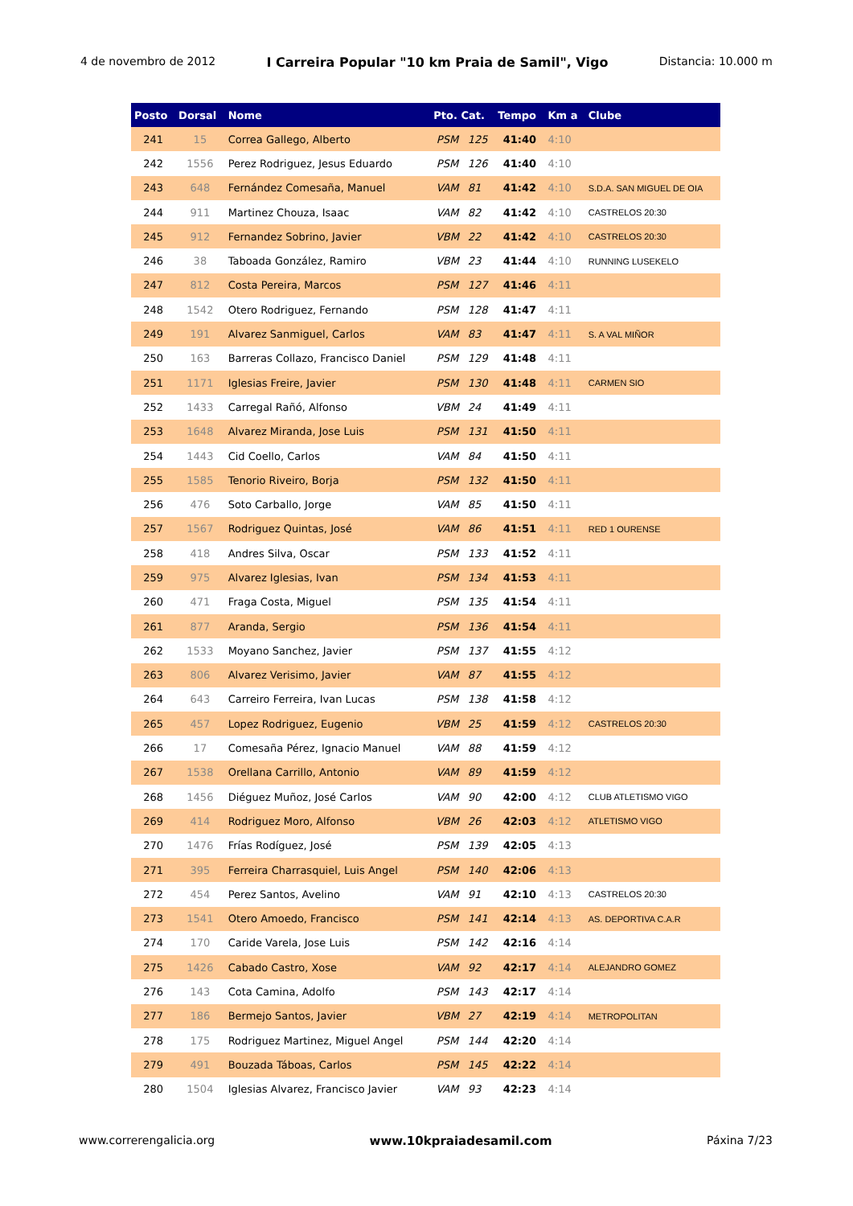4 de novembro de 2012 I Carreira Popular "10 km Praia de Samil", Vigo Distancia: 10.000 m
| Posto | Dorsal | Nome | Pto. Cat. | | Tempo | Km a | Clube |
| --- | --- | --- | --- | --- | --- | --- | --- |
| 241 | 15 | Correa Gallego, Alberto | PSM | 125 | 41:40 | 4:10 | |
| 242 | 1556 | Perez Rodriguez, Jesus Eduardo | PSM | 126 | 41:40 | 4:10 | |
| 243 | 648 | Fernández Comesaña, Manuel | VAM | 81 | 41:42 | 4:10 | S.D.A. SAN MIGUEL DE OIA |
| 244 | 911 | Martinez Chouza, Isaac | VAM | 82 | 41:42 | 4:10 | CASTRELOS 20:30 |
| 245 | 912 | Fernandez Sobrino, Javier | VBM | 22 | 41:42 | 4:10 | CASTRELOS 20:30 |
| 246 | 38 | Taboada González, Ramiro | VBM | 23 | 41:44 | 4:10 | RUNNING LUSEKELO |
| 247 | 812 | Costa Pereira, Marcos | PSM | 127 | 41:46 | 4:11 | |
| 248 | 1542 | Otero Rodriguez, Fernando | PSM | 128 | 41:47 | 4:11 | |
| 249 | 191 | Alvarez Sanmiguel, Carlos | VAM | 83 | 41:47 | 4:11 | S. A VAL MIÑOR |
| 250 | 163 | Barreras Collazo, Francisco Daniel | PSM | 129 | 41:48 | 4:11 | |
| 251 | 1171 | Iglesias Freire, Javier | PSM | 130 | 41:48 | 4:11 | CARMEN SIO |
| 252 | 1433 | Carregal Rañó, Alfonso | VBM | 24 | 41:49 | 4:11 | |
| 253 | 1648 | Alvarez Miranda, Jose Luis | PSM | 131 | 41:50 | 4:11 | |
| 254 | 1443 | Cid Coello, Carlos | VAM | 84 | 41:50 | 4:11 | |
| 255 | 1585 | Tenorio Riveiro, Borja | PSM | 132 | 41:50 | 4:11 | |
| 256 | 476 | Soto Carballo, Jorge | VAM | 85 | 41:50 | 4:11 | |
| 257 | 1567 | Rodriguez Quintas, José | VAM | 86 | 41:51 | 4:11 | RED 1 OURENSE |
| 258 | 418 | Andres Silva, Oscar | PSM | 133 | 41:52 | 4:11 | |
| 259 | 975 | Alvarez Iglesias, Ivan | PSM | 134 | 41:53 | 4:11 | |
| 260 | 471 | Fraga Costa, Miguel | PSM | 135 | 41:54 | 4:11 | |
| 261 | 877 | Aranda, Sergio | PSM | 136 | 41:54 | 4:11 | |
| 262 | 1533 | Moyano Sanchez, Javier | PSM | 137 | 41:55 | 4:12 | |
| 263 | 806 | Alvarez Verisimo, Javier | VAM | 87 | 41:55 | 4:12 | |
| 264 | 643 | Carreiro Ferreira, Ivan Lucas | PSM | 138 | 41:58 | 4:12 | |
| 265 | 457 | Lopez Rodriguez, Eugenio | VBM | 25 | 41:59 | 4:12 | CASTRELOS 20:30 |
| 266 | 17 | Comesaña Pérez, Ignacio Manuel | VAM | 88 | 41:59 | 4:12 | |
| 267 | 1538 | Orellana Carrillo, Antonio | VAM | 89 | 41:59 | 4:12 | |
| 268 | 1456 | Diéguez Muñoz, José Carlos | VAM | 90 | 42:00 | 4:12 | CLUB ATLETISMO VIGO |
| 269 | 414 | Rodriguez Moro, Alfonso | VBM | 26 | 42:03 | 4:12 | ATLETISMO VIGO |
| 270 | 1476 | Frías Rodíguez, José | PSM | 139 | 42:05 | 4:13 | |
| 271 | 395 | Ferreira Charrasquiel, Luis Angel | PSM | 140 | 42:06 | 4:13 | |
| 272 | 454 | Perez Santos, Avelino | VAM | 91 | 42:10 | 4:13 | CASTRELOS 20:30 |
| 273 | 1541 | Otero Amoedo, Francisco | PSM | 141 | 42:14 | 4:13 | AS. DEPORTIVA C.A.R |
| 274 | 170 | Caride Varela, Jose Luis | PSM | 142 | 42:16 | 4:14 | |
| 275 | 1426 | Cabado Castro, Xose | VAM | 92 | 42:17 | 4:14 | ALEJANDRO GOMEZ |
| 276 | 143 | Cota Camina, Adolfo | PSM | 143 | 42:17 | 4:14 | |
| 277 | 186 | Bermejo Santos, Javier | VBM | 27 | 42:19 | 4:14 | METROPOLITAN |
| 278 | 175 | Rodriguez Martinez, Miguel Angel | PSM | 144 | 42:20 | 4:14 | |
| 279 | 491 | Bouzada Táboas, Carlos | PSM | 145 | 42:22 | 4:14 | |
| 280 | 1504 | Iglesias Alvarez, Francisco Javier | VAM | 93 | 42:23 | 4:14 | |
www.correrengalicia.org www.10kpraiadesamil.com Páxina 7/23